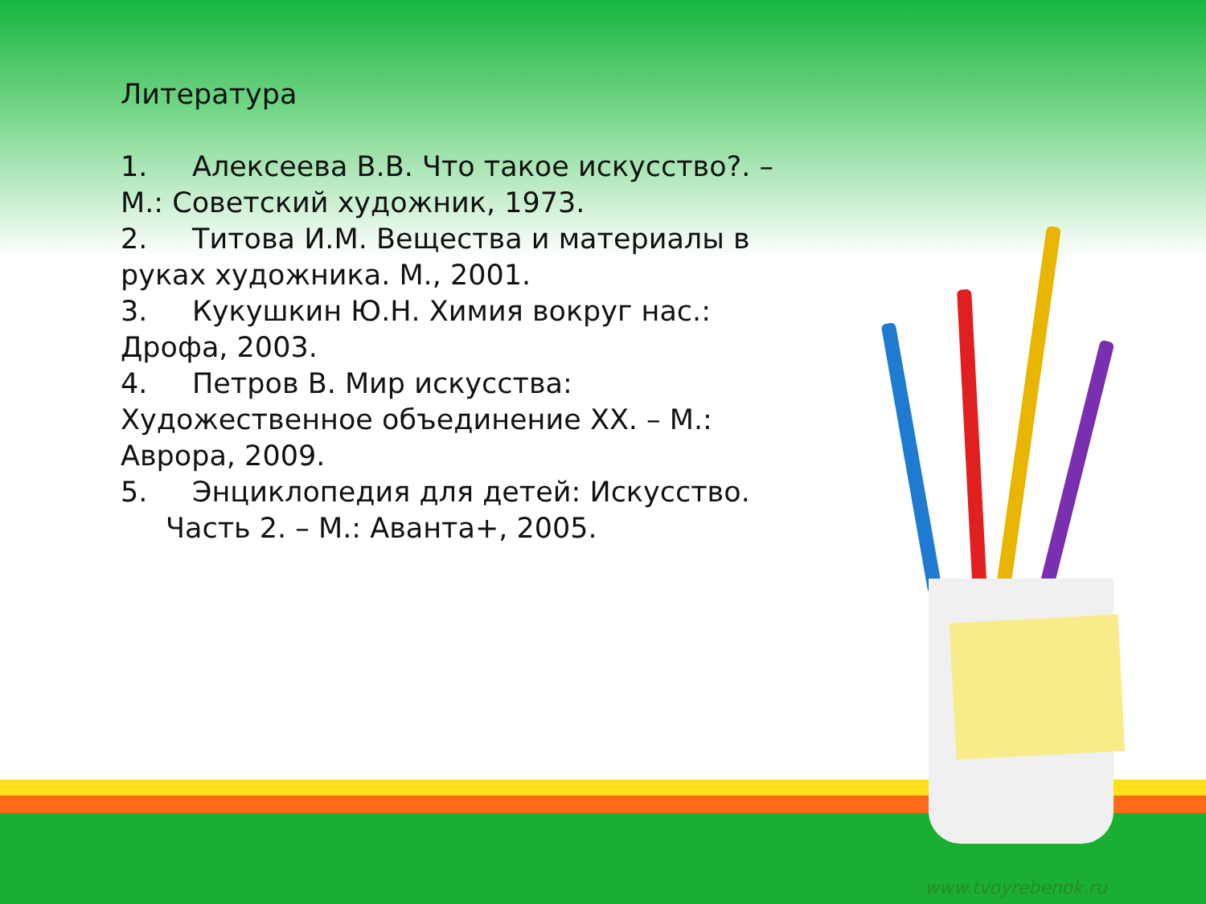Литература
1. Алексеева В.В. Что такое искусство?. – М.: Советский художник, 1973.
2. Титова И.М. Вещества и материалы в руках художника. М., 2001.
3. Кукушкин Ю.Н. Химия вокруг нас.: Дрофа, 2003.
4. Петров В. Мир искусства: Художественное объединение XX. – М.: Аврора, 2009.
5. Энциклопедия для детей: Искусство. Часть 2. – М.: Аванта+, 2005.
www.tvoyrebenok.ru